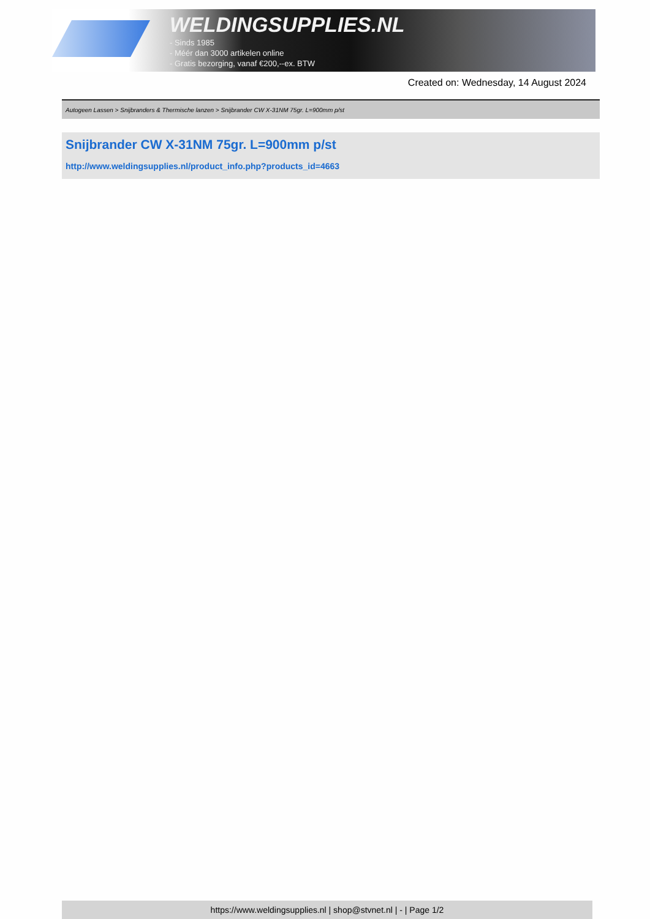WELDINGSUPPLIES.NL
- Sinds 1985
- Méér dan 3000 artikelen online
- Gratis bezorging, vanaf €200,--ex. BTW
Created on: Wednesday, 14 August 2024
Autogeen Lassen > Snijbranders & Thermische lanzen > Snijbrander CW X-31NM 75gr. L=900mm p/st
Snijbrander CW X-31NM 75gr. L=900mm p/st
http://www.weldingsupplies.nl/product_info.php?products_id=4663
https://www.weldingsupplies.nl | shop@stvnet.nl | - | Page 1/2